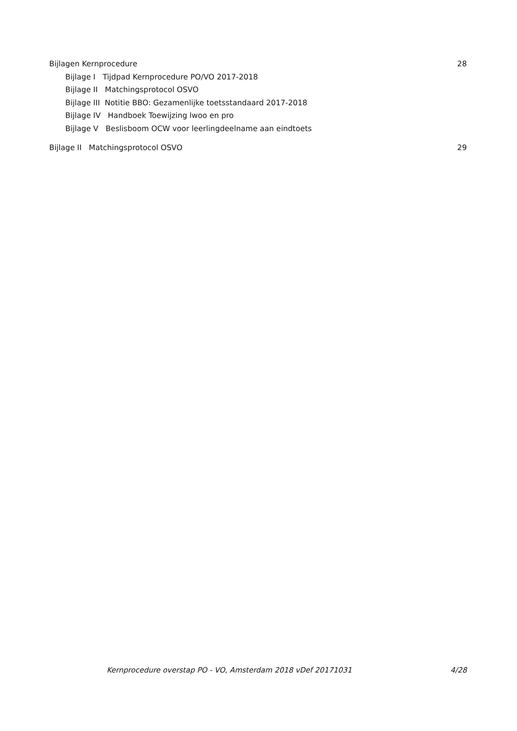Bijlagen Kernprocedure 28
Bijlage I Tijdpad Kernprocedure PO/VO 2017-2018
Bijlage II Matchingsprotocol OSVO
Bijlage III Notitie BBO: Gezamenlijke toetsstandaard 2017-2018
Bijlage IV Handboek Toewijzing lwoo en pro
Bijlage V Beslisboom OCW voor leerlingdeelname aan eindtoets
Bijlage II Matchingsprotocol OSVO 29
Kernprocedure overstap PO - VO, Amsterdam 2018 vDef 20171031 4/28